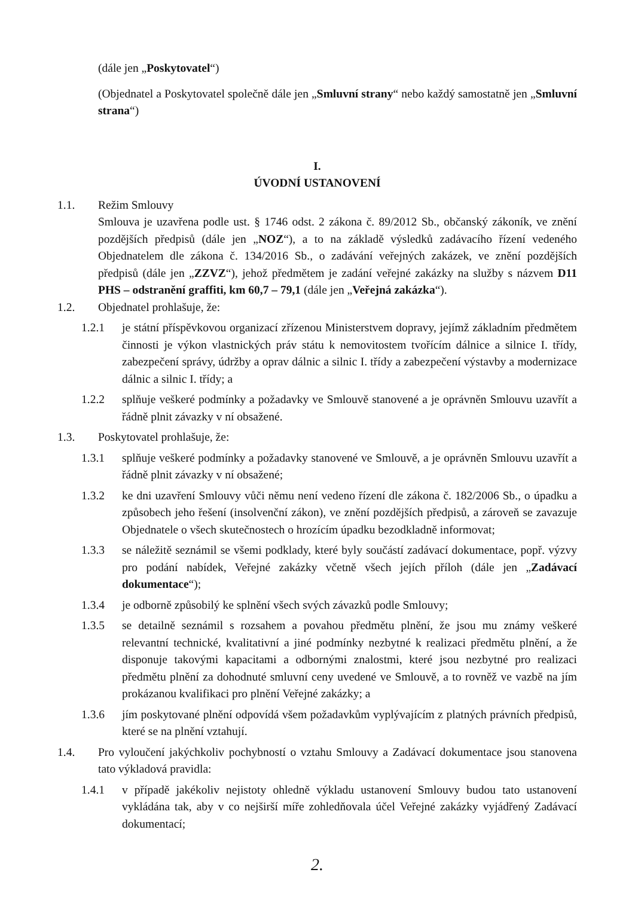(dále jen „Poskytovatel“)
(Objednatel a Poskytovatel společně dále jen „Smluvní strany“ nebo každý samostatně jen „Smluvní strana“)
I.
ÚVODNÍ USTANOVENÍ
1.1. Režim Smlouvy
Smlouva je uzavřena podle ust. § 1746 odst. 2 zákona č. 89/2012 Sb., občanský zákoník, ve znění pozdějších předpisů (dále jen „NOZ“), a to na základě výsledků zadávacího řízení vedeného Objednatelem dle zákona č. 134/2016 Sb., o zadávání veřejných zakázek, ve znění pozdějších předpisů (dále jen „ZZVZ“), jehož předmětem je zadání veřejné zakázky na služby s názvem D11 PHS – odstranění graffiti, km 60,7 – 79,1 (dále jen „Veřejná zakázka“).
1.2. Objednatel prohlašuje, že:
1.2.1 je státní příspěvkovou organizací zřízenou Ministerstvem dopravy, jejímž základním předmětem činnosti je výkon vlastnických práv státu k nemovitostem tvořícím dálnice a silnice I. třídy, zabezpečení správy, údržby a oprav dálnic a silnic I. třídy a zabezpečení výstavby a modernizace dálnic a silnic I. třídy; a
1.2.2 splňuje veškeré podmínky a požadavky ve Smlouvě stanovené a je oprávněn Smlouvu uzavřít a řádně plnit závazky v ní obsažené.
1.3. Poskytovatel prohlašuje, že:
1.3.1 splňuje veškeré podmínky a požadavky stanovené ve Smlouvě, a je oprávněn Smlouvu uzavřít a řádně plnit závazky v ní obsažené;
1.3.2 ke dni uzavření Smlouvy vůči němu není vedeno řízení dle zákona č. 182/2006 Sb., o úpadku a způsobech jeho řešení (insolvenční zákon), ve znění pozdějších předpisů, a zároveň se zavazuje Objednatele o všech skutečnostech o hrozícím úpadku bezodkladně informovat;
1.3.3 se náležitě seznámil se všemi podklady, které byly součástí zadávací dokumentace, popř. výzvy pro podání nabídek, Veřejné zakázky včetně všech jejích příloh (dále jen „Zadávací dokumentace“);
1.3.4 je odborně způsobilý ke splnění všech svých závazků podle Smlouvy;
1.3.5 se detailně seznámil s rozsahem a povahou předmětu plnění, že jsou mu známy veškeré relevantní technické, kvalitativní a jiné podmínky nezbytné k realizaci předmětu plnění, a že disponuje takovými kapacitami a odbornými znalostmi, které jsou nezbytné pro realizaci předmětu plnění za dohodnuté smluvní ceny uvedené ve Smlouvě, a to rovněž ve vazbě na jím prokázanou kvalifikaci pro plnění Veřejné zakázky; a
1.3.6 jím poskytované plnění odpovídá všem požadavkům vyplývajícím z platných právních předpisů, které se na plnění vztahují.
1.4. Pro vyloučení jakýchkoliv pochybností o vztahu Smlouvy a Zadávací dokumentace jsou stanovena tato výkladová pravidla:
1.4.1 v případě jakékoliv nejistoty ohledně výkladu ustanovení Smlouvy budou tato ustanovení vykládána tak, aby v co nejširší míře zohledňovala účel Veřejné zakázky vyjádřený Zadávací dokumentací;
2.